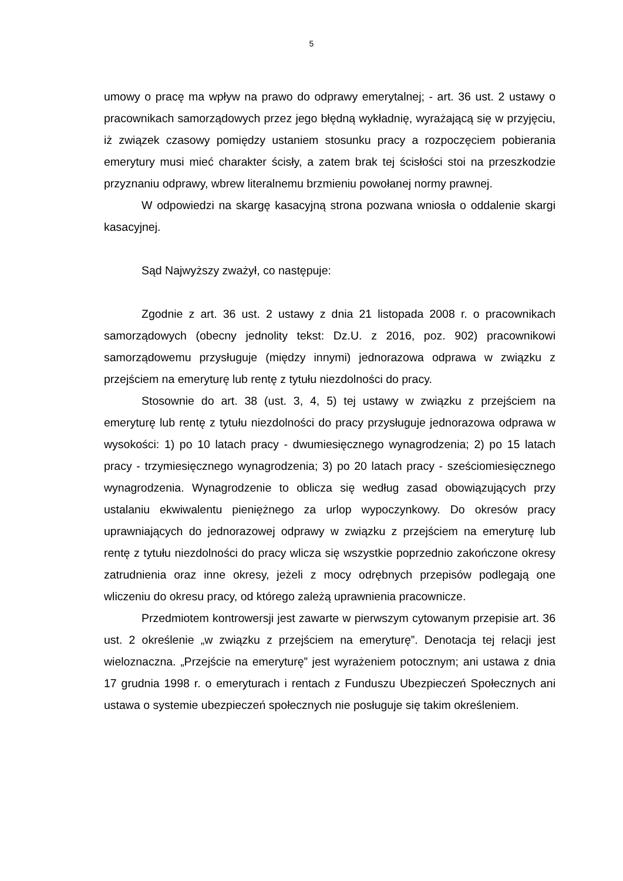5
umowy o pracę ma wpływ na prawo do odprawy emerytalnej; - art. 36 ust. 2 ustawy o pracownikach samorządowych przez jego błędną wykładnię, wyrażającą się w przyjęciu, iż związek czasowy pomiędzy ustaniem stosunku pracy a rozpoczęciem pobierania emerytury musi mieć charakter ścisły, a zatem brak tej ścisłości stoi na przeszkodzie przyznaniu odprawy, wbrew literalnemu brzmieniu powołanej normy prawnej.
W odpowiedzi na skargę kasacyjną strona pozwana wniosła o oddalenie skargi kasacyjnej.
Sąd Najwyższy zważył, co następuje:
Zgodnie z art. 36 ust. 2 ustawy z dnia 21 listopada 2008 r. o pracownikach samorządowych (obecny jednolity tekst: Dz.U. z 2016, poz. 902) pracownikowi samorządowemu przysługuje (między innymi) jednorazowa odprawa w związku z przejściem na emeryturę lub rentę z tytułu niezdolności do pracy.
Stosownie do art. 38 (ust. 3, 4, 5) tej ustawy w związku z przejściem na emeryturę lub rentę z tytułu niezdolności do pracy przysługuje jednorazowa odprawa w wysokości: 1) po 10 latach pracy - dwumiesięcznego wynagrodzenia; 2) po 15 latach pracy - trzymiesięcznego wynagrodzenia; 3) po 20 latach pracy - sześciomiesięcznego wynagrodzenia. Wynagrodzenie to oblicza się według zasad obowiązujących przy ustalaniu ekwiwalentu pieniężnego za urlop wypoczynkowy. Do okresów pracy uprawniających do jednorazowej odprawy w związku z przejściem na emeryturę lub rentę z tytułu niezdolności do pracy wlicza się wszystkie poprzednio zakończone okresy zatrudnienia oraz inne okresy, jeżeli z mocy odrębnych przepisów podlegają one wliczeniu do okresu pracy, od którego zależą uprawnienia pracownicze.
Przedmiotem kontrowersji jest zawarte w pierwszym cytowanym przepisie art. 36 ust. 2 określenie „w związku z przejściem na emeryturę”. Denotacja tej relacji jest wieloznaczna. „Przejście na emeryturę” jest wyrażeniem potocznym; ani ustawa z dnia 17 grudnia 1998 r. o emeryturach i rentach z Funduszu Ubezpieczeń Społecznych ani ustawa o systemie ubezpieczeń społecznych nie posługuje się takim określeniem.